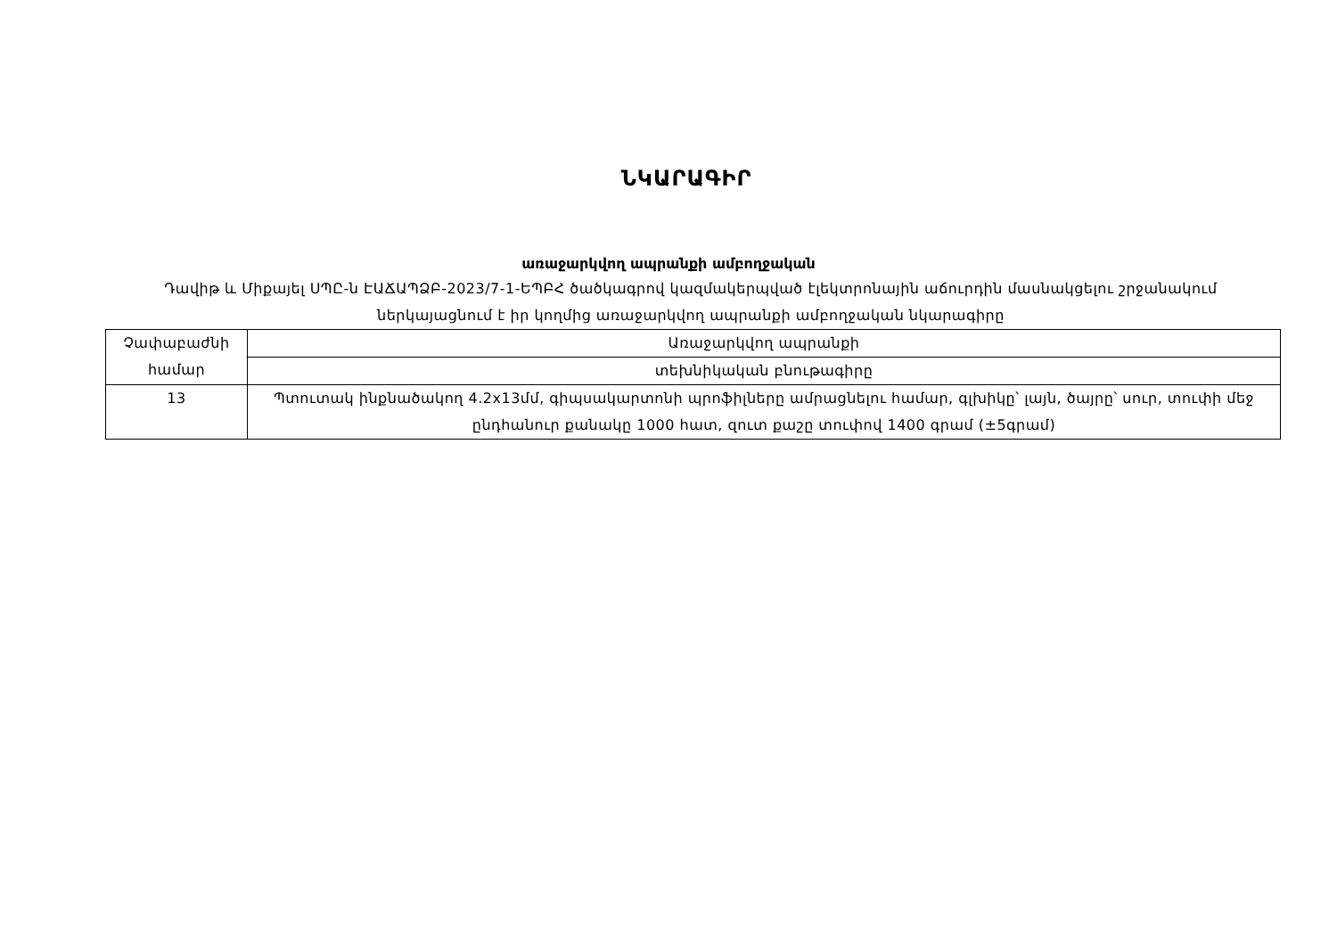ՆԿԱՐԱԳԻՐ
առաջարկվող ապրանքի ամբողջական
Դավիթ և Միքայել ՍՊԸ-ն ԷԱՃԱՊՁԲ-2023/7-1-ԵՊԲՀ ծածկագրով կազմակերպված էլեկտրոնային աճուրդին մասնակցելու շրջանակում ներկայացնում է իր կողմից առաջարկվող ապրանքի ամբողջական նկարագիրը
| Չափաբաժնի համար | Առաջարկվող ապրանքի |
| | տեխնիկական բնութագիրը |
| 13 | Պտուտակ ինքնածակող 4.2x13մմ, գիպսակարտոնի պրոֆիլները ամրացնելու համար, գլխիկը՝ լայն, ծայրը՝ սուր, տուփի մեջ ընդհանուր քանակը 1000 հատ, զուտ քաշը տուփով 1400 գրամ (±5գրամ) |